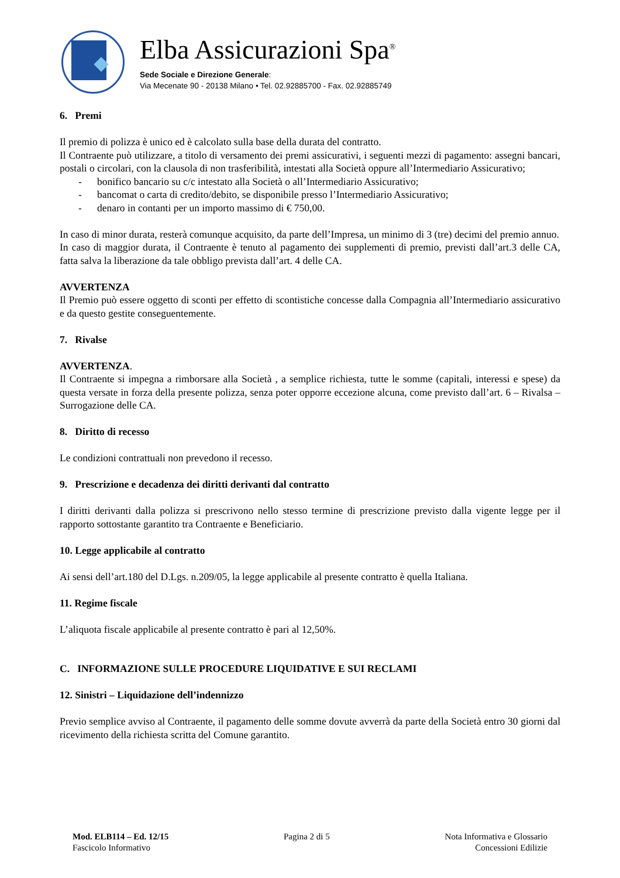Elba Assicurazioni Spa<sup>®</sup>
Sede Sociale e Direzione Generale:
Via Mecenate 90 - 20138 Milano • Tel. 02.92885700 - Fax. 02.92885749
6. Premi
Il premio di polizza è unico ed è calcolato sulla base della durata del contratto.
Il Contraente può utilizzare, a titolo di versamento dei premi assicurativi, i seguenti mezzi di pagamento: assegni bancari, postali o circolari, con la clausola di non trasferibilità, intestati alla Società oppure all’Intermediario Assicurativo;
- bonifico bancario su c/c intestato alla Società o all’Intermediario Assicurativo;
- bancomat o carta di credito/debito, se disponibile presso l’Intermediario Assicurativo;
- denaro in contanti per un importo massimo di € 750,00.
In caso di minor durata, resterà comunque acquisito, da parte dell’Impresa, un minimo di 3 (tre) decimi del premio annuo.
In caso di maggior durata, il Contraente è tenuto al pagamento dei supplementi di premio, previsti dall’art.3 delle CA, fatta salva la liberazione da tale obbligo prevista dall’art. 4 delle CA.
AVVERTENZA
Il Premio può essere oggetto di sconti per effetto di scontistiche concesse dalla Compagnia all’Intermediario assicurativo e da questo gestite conseguentemente.
7. Rivalse
AVVERTENZA.
Il Contraente si impegna a rimborsare alla Società , a semplice richiesta, tutte le somme (capitali, interessi e spese) da questa versate in forza della presente polizza, senza poter opporre eccezione alcuna, come previsto dall’art. 6 – Rivalsa – Surrogazione delle CA.
8. Diritto di recesso
Le condizioni contrattuali non prevedono il recesso.
9. Prescrizione e decadenza dei diritti derivanti dal contratto
I diritti derivanti dalla polizza si prescrivono nello stesso termine di prescrizione previsto dalla vigente legge per il rapporto sottostante garantito tra Contraente e Beneficiario.
10. Legge applicabile al contratto
Ai sensi dell’art.180 del D.Lgs. n.209/05, la legge applicabile al presente contratto è quella Italiana.
11. Regime fiscale
L’aliquota fiscale applicabile al presente contratto è pari al 12,50%.
C. INFORMAZIONE SULLE PROCEDURE LIQUIDATIVE E SUI RECLAMI
12. Sinistri – Liquidazione dell’indennizzo
Previo semplice avviso al Contraente, il pagamento delle somme dovute avverrà da parte della Società entro 30 giorni dal ricevimento della richiesta scritta del Comune garantito.
Mod. ELB114 – Ed. 12/15
Fascicolo Informativo
Pagina 2 di 5 Nota Informativa e Glossario
Concessioni Edilizie